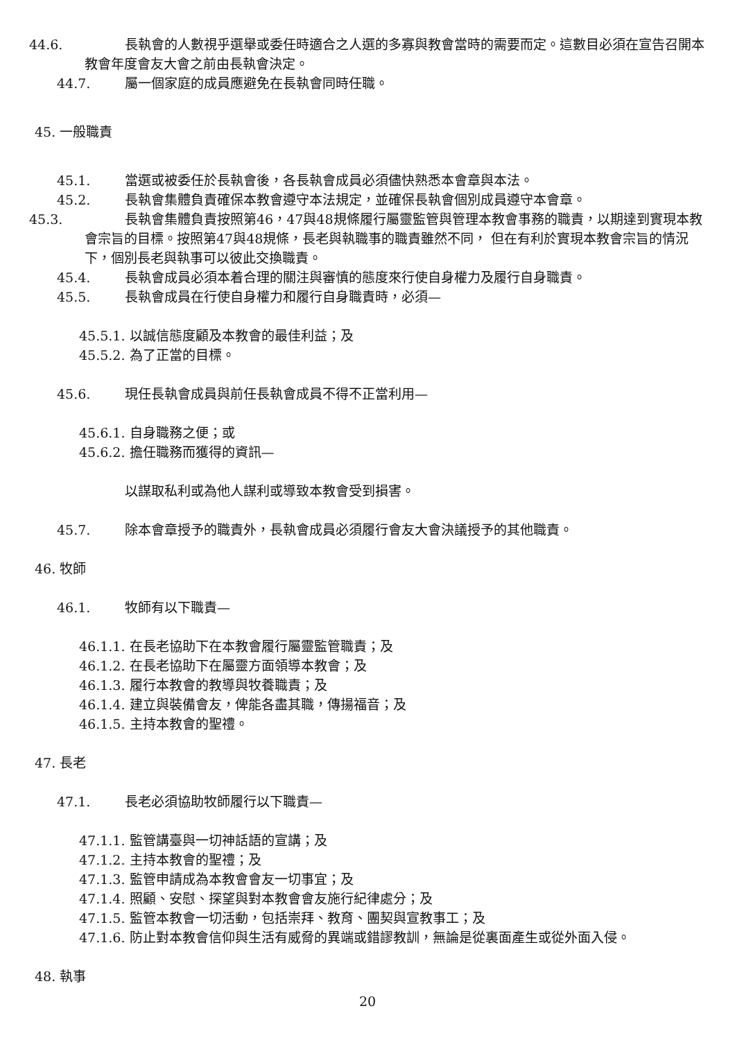44.6. 長執會的人數視乎選舉或委任時適合之人選的多寡與教會當時的需要而定。這數目必須在宣告召開本教會年度會友大會之前由長執會決定。
44.7. 屬一個家庭的成員應避免在長執會同時任職。
45. 一般職責
45.1. 當選或被委任於長執會後，各長執會成員必須儘快熟悉本會章與本法。
45.2. 長執會集體負責確保本教會遵守本法規定，並確保長執會個別成員遵守本會章。
45.3. 長執會集體負責按照第46，47與48規條履行屬靈監管與管理本教會事務的職責，以期達到實現本教會宗旨的目標。按照第47與48規條，長老與執職事的職責雖然不同， 但在有利於實現本教會宗旨的情況下，個別長老與執事可以彼此交換職責。
45.4. 長執會成員必須本着合理的關注與審慎的態度來行使自身權力及履行自身職責。
45.5. 長執會成員在行使自身權力和履行自身職責時，必須—
45.5.1. 以誠信態度顧及本教會的最佳利益；及
45.5.2. 為了正當的目標。
45.6. 現任長執會成員與前任長執會成員不得不正當利用—
45.6.1. 自身職務之便；或
45.6.2. 擔任職務而獲得的資訊—
以謀取私利或為他人謀利或導致本教會受到損害。
45.7. 除本會章授予的職責外，長執會成員必須履行會友大會決議授予的其他職責。
46. 牧師
46.1. 牧師有以下職責—
46.1.1. 在長老協助下在本教會履行屬靈監管職責；及
46.1.2. 在長老協助下在屬靈方面領導本教會；及
46.1.3. 履行本教會的教導與牧養職責；及
46.1.4. 建立與裝備會友，俾能各盡其職，傳揚福音；及
46.1.5. 主持本教會的聖禮。
47. 長老
47.1. 長老必須協助牧師履行以下職責—
47.1.1. 監管講臺與一切神話語的宣講；及
47.1.2. 主持本教會的聖禮；及
47.1.3. 監管申請成為本教會會友一切事宜；及
47.1.4. 照顧、安慰、探望與對本教會會友施行紀律處分；及
47.1.5. 監管本教會一切活動，包括崇拜、教育、團契與宣教事工；及
47.1.6. 防止對本教會信仰與生活有威脅的異端或錯謬教訓，無論是從裏面產生或從外面入侵。
48. 執事
20